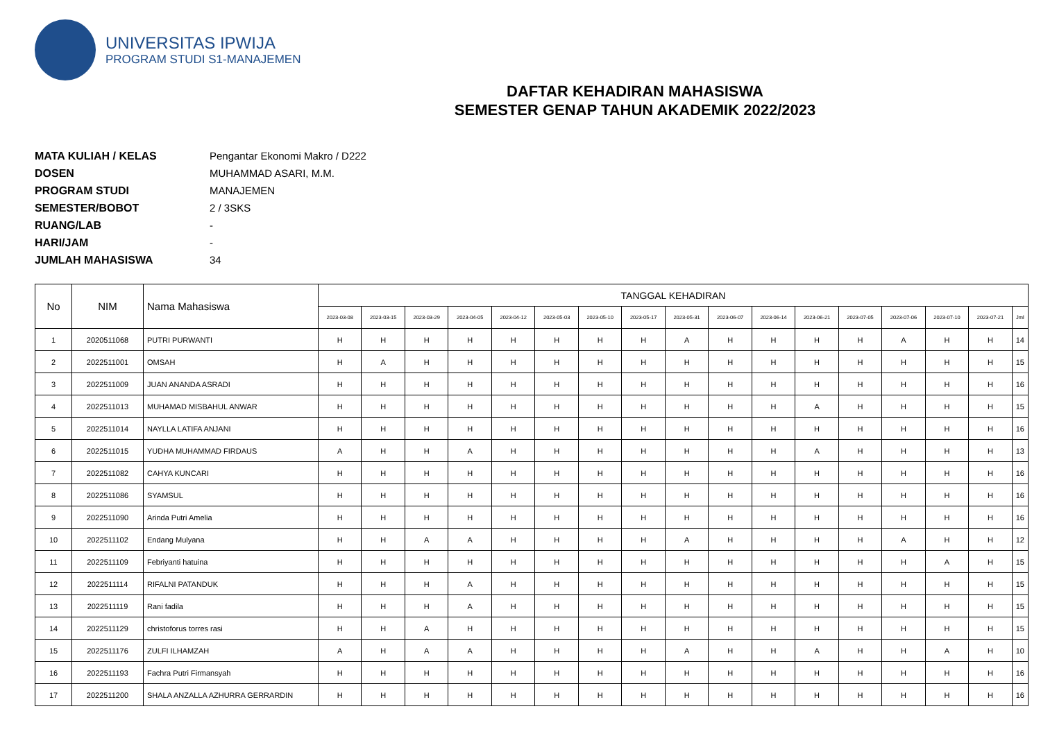UNIVERSITAS IPWIJA
PROGRAM STUDI S1-MANAJEMEN
DAFTAR KEHADIRAN MAHASISWA
SEMESTER GENAP TAHUN AKADEMIK 2022/2023
MATA KULIAH / KELAS Pengantar Ekonomi Makro / D222
DOSEN MUHAMMAD ASARI, M.M.
PROGRAM STUDI MANAJEMEN
SEMESTER/BOBOT 2 / 3SKS
RUANG/LAB -
HARI/JAM -
JUMLAH MAHASISWA 34
| No | NIM | Nama Mahasiswa | TANGGAL KEHADIRAN | | | | | | | | | | | | | | | | |
| --- | --- | --- | --- | --- | --- | --- | --- | --- | --- | --- | --- | --- | --- | --- | --- | --- | --- | --- | --- |
| | | | 2023-03-08 | 2023-03-15 | 2023-03-29 | 2023-04-05 | 2023-04-12 | 2023-05-03 | 2023-05-10 | 2023-05-17 | 2023-05-31 | 2023-06-07 | 2023-06-14 | 2023-06-21 | 2023-07-05 | 2023-07-06 | 2023-07-10 | 2023-07-21 | Jml |
| 1 | 2020511068 | PUTRI PURWANTI | H | H | H | H | H | H | H | H | A | H | H | H | H | A | H | H | 14 |
| 2 | 2022511001 | OMSAH | H | A | H | H | H | H | H | H | H | H | H | H | H | H | H | H | 15 |
| 3 | 2022511009 | JUAN ANANDA ASRADI | H | H | H | H | H | H | H | H | H | H | H | H | H | H | H | H | 16 |
| 4 | 2022511013 | MUHAMAD MISBAHUL ANWAR | H | H | H | H | H | H | H | H | H | H | H | A | H | H | H | H | 15 |
| 5 | 2022511014 | NAYLLA LATIFA ANJANI | H | H | H | H | H | H | H | H | H | H | H | H | H | H | H | H | 16 |
| 6 | 2022511015 | YUDHA MUHAMMAD FIRDAUS | A | H | H | A | H | H | H | H | H | H | H | A | H | H | H | H | 13 |
| 7 | 2022511082 | CAHYA KUNCARI | H | H | H | H | H | H | H | H | H | H | H | H | H | H | H | H | 16 |
| 8 | 2022511086 | SYAMSUL | H | H | H | H | H | H | H | H | H | H | H | H | H | H | H | H | 16 |
| 9 | 2022511090 | Arinda Putri Amelia | H | H | H | H | H | H | H | H | H | H | H | H | H | H | H | H | 16 |
| 10 | 2022511102 | Endang Mulyana | H | H | A | A | H | H | H | H | A | H | H | H | H | A | H | H | 12 |
| 11 | 2022511109 | Febriyanti hatuina | H | H | H | H | H | H | H | H | H | H | H | H | H | H | A | H | 15 |
| 12 | 2022511114 | RIFALNI PATANDUK | H | H | H | A | H | H | H | H | H | H | H | H | H | H | H | H | 15 |
| 13 | 2022511119 | Rani fadila | H | H | H | A | H | H | H | H | H | H | H | H | H | H | H | H | 15 |
| 14 | 2022511129 | christoforus torres rasi | H | H | A | H | H | H | H | H | H | H | H | H | H | H | H | H | 15 |
| 15 | 2022511176 | ZULFI ILHAMZAH | A | H | A | A | H | H | H | H | A | H | H | A | H | H | A | H | 10 |
| 16 | 2022511193 | Fachra Putri Firmansyah | H | H | H | H | H | H | H | H | H | H | H | H | H | H | H | H | 16 |
| 17 | 2022511200 | SHALA ANZALLA AZHURRA GERRARDIN | H | H | H | H | H | H | H | H | H | H | H | H | H | H | H | H | 16 |